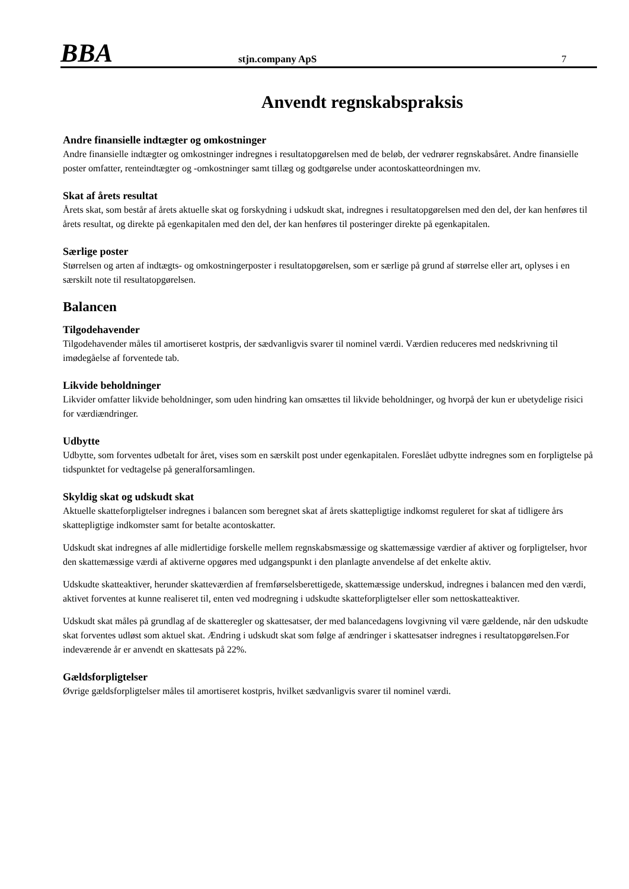BBA
stjn.company ApS
7
Anvendt regnskabspraksis
Andre finansielle indtægter og omkostninger
Andre finansielle indtægter og omkostninger indregnes i resultatopgørelsen med de beløb, der vedrører regnskabsåret. Andre finansielle poster omfatter, renteindtægter og -omkostninger samt tillæg og godtgørelse under acontoskatteordningen mv.
Skat af årets resultat
Årets skat, som består af årets aktuelle skat og forskydning i udskudt skat, indregnes i resultatopgørelsen med den del, der kan henføres til årets resultat, og direkte på egenkapitalen med den del, der kan henføres til posteringer direkte på egenkapitalen.
Særlige poster
Størrelsen og arten af indtægts- og omkostningerposter i resultatopgørelsen, som er særlige på grund af størrelse eller art, oplyses i en særskilt note til resultatopgørelsen.
Balancen
Tilgodehavender
Tilgodehavender måles til amortiseret kostpris, der sædvanligvis svarer til nominel værdi. Værdien reduceres med nedskrivning til imødegåelse af forventede tab.
Likvide beholdninger
Likvider omfatter likvide beholdninger, som uden hindring kan omsættes til likvide beholdninger, og hvorpå der kun er ubetydelige risici for værdiændringer.
Udbytte
Udbytte, som forventes udbetalt for året, vises som en særskilt post under egenkapitalen. Foreslået udbytte indregnes som en forpligtelse på tidspunktet for vedtagelse på generalforsamlingen.
Skyldig skat og udskudt skat
Aktuelle skatteforpligtelser indregnes i balancen som beregnet skat af årets skattepligtige indkomst reguleret for skat af tidligere års skattepligtige indkomster samt for betalte acontoskatter.
Udskudt skat indregnes af alle midlertidige forskelle mellem regnskabsmæssige og skattemæssige værdier af aktiver og forpligtelser, hvor den skattemæssige værdi af aktiverne opgøres med udgangspunkt i den planlagte anvendelse af det enkelte aktiv.
Udskudte skatteaktiver, herunder skatteværdien af fremførselsberettigede, skattemæssige underskud, indregnes i balancen med den værdi, aktivet forventes at kunne realiseret til, enten ved modregning i udskudte skatteforpligtelser eller som nettoskatteaktiver.
Udskudt skat måles på grundlag af de skatteregler og skattesatser, der med balancedagens lovgivning vil være gældende, når den udskudte skat forventes udløst som aktuel skat. Ændring i udskudt skat som følge af ændringer i skattesatser indregnes i resultatopgørelsen.For indeværende år er anvendt en skattesats på 22%.
Gældsforpligtelser
Øvrige gældsforpligtelser måles til amortiseret kostpris, hvilket sædvanligvis svarer til nominel værdi.